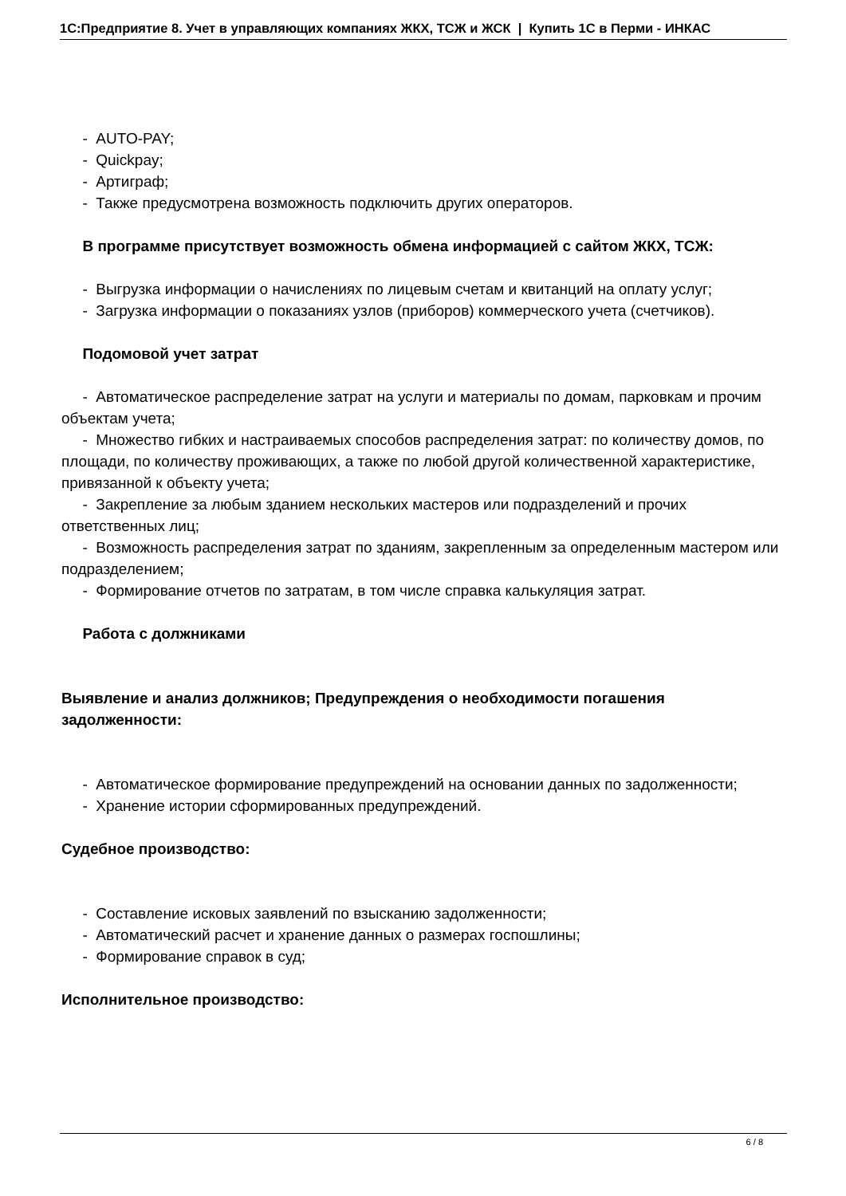1С:Предприятие 8. Учет в управляющих компаниях ЖКХ, ТСЖ и ЖСК | Купить 1С в Перми - ИНКАС
- AUTO-PAY;
- Quickpay;
- Артиграф;
- Также предусмотрена возможность подключить других операторов.
В программе присутствует возможность обмена информацией с сайтом ЖКХ, ТСЖ:
- Выгрузка информации о начислениях по лицевым счетам и квитанций на оплату услуг;
- Загрузка информации о показаниях узлов (приборов) коммерческого учета (счетчиков).
Подомовой учет затрат
- Автоматическое распределение затрат на услуги и материалы по домам, парковкам и прочим объектам учета;
- Множество гибких и настраиваемых способов распределения затрат: по количеству домов, по площади, по количеству проживающих, а также по любой другой количественной характеристике, привязанной к объекту учета;
- Закрепление за любым зданием нескольких мастеров или подразделений и прочих ответственных лиц;
- Возможность распределения затрат по зданиям, закрепленным за определенным мастером или подразделением;
- Формирование отчетов по затратам, в том числе справка калькуляция затрат.
Работа с должниками
Выявление и анализ должников; Предупреждения о необходимости погашения задолженности:
- Автоматическое формирование предупреждений на основании данных по задолженности;
- Хранение истории сформированных предупреждений.
Судебное производство:
- Составление исковых заявлений по взысканию задолженности;
- Автоматический расчет и хранение данных о размерах госпошлины;
- Формирование справок в суд;
Исполнительное производство:
6 / 8